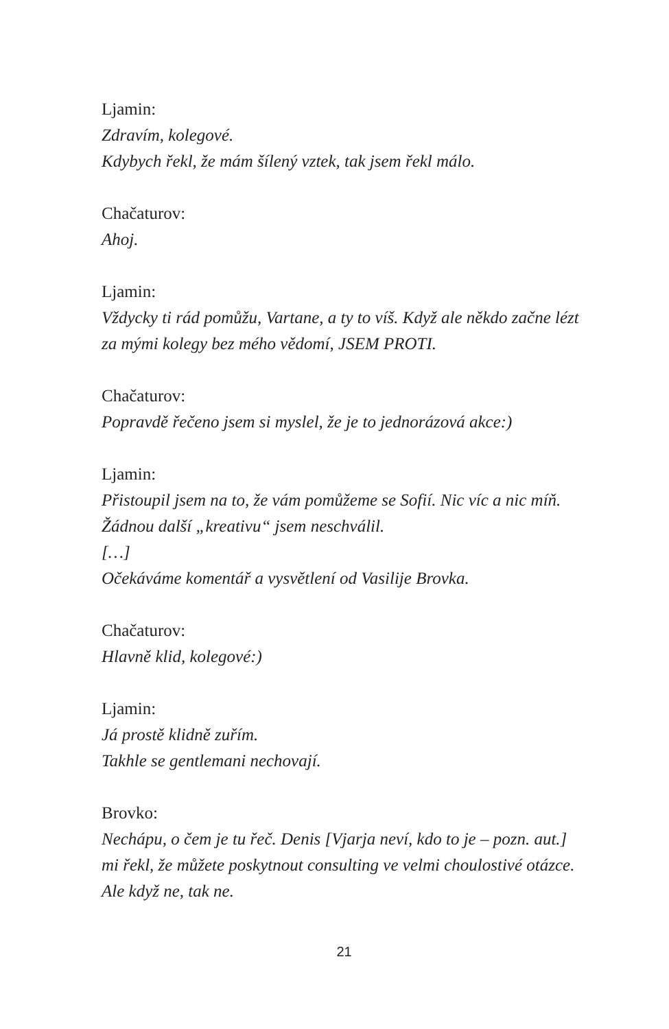Ljamin:
Zdravím, kolegové.
Kdybych řekl, že mám šílený vztek, tak jsem řekl málo.
Chačaturov:
Ahoj.
Ljamin:
Vždycky ti rád pomůžu, Vartane, a ty to víš. Když ale někdo začne lézt za mými kolegy bez mého vědomí, JSEM PROTI.
Chačaturov:
Popravdě řečeno jsem si myslel, že je to jednorázová akce:)
Ljamin:
Přistoupil jsem na to, že vám pomůžeme se Sofií. Nic víc a nic míň.
Žádnou další „kreativu“ jsem neschválil.
[…]
Očekáváme komentář a vysvětlení od Vasilije Brovka.
Chačaturov:
Hlavně klid, kolegové:)
Ljamin:
Já prostě klidně zuřím.
Takhle se gentlemani nechovají.
Brovko:
Nechápu, o čem je tu řeč. Denis [Vjarja neví, kdo to je – pozn. aut.] mi řekl, že můžete poskytnout consulting ve velmi choulostivé otázce. Ale když ne, tak ne.
21